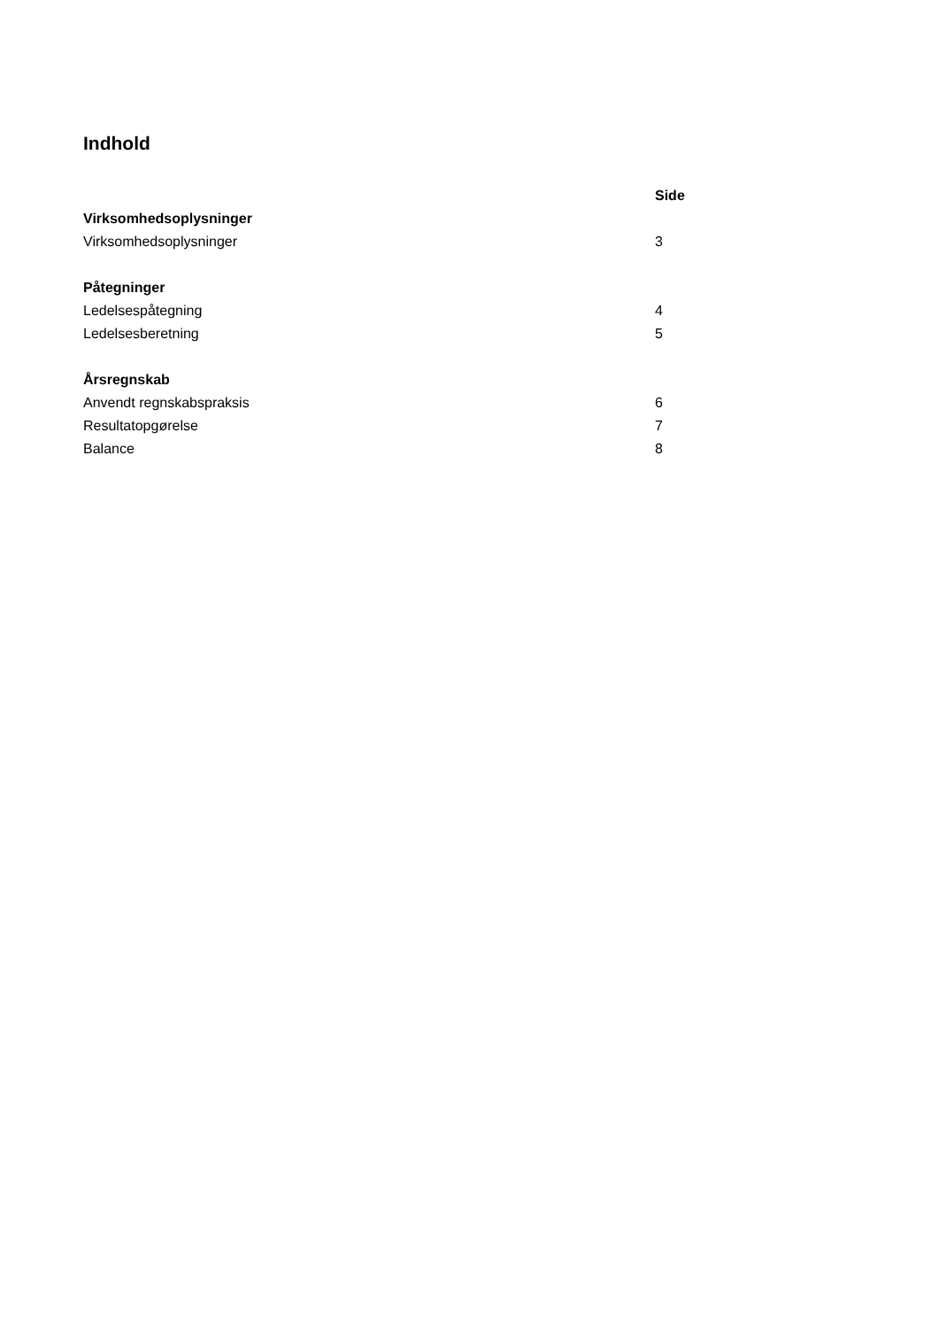Indhold
| | Side |
| --- | --- |
| Virksomhedsoplysninger | |
| Virksomhedsoplysninger | 3 |
| Påtegninger | |
| Ledelsespåtegning | 4 |
| Ledelsesberetning | 5 |
| Årsregnskab | |
| Anvendt regnskabspraksis | 6 |
| Resultatopgørelse | 7 |
| Balance | 8 |